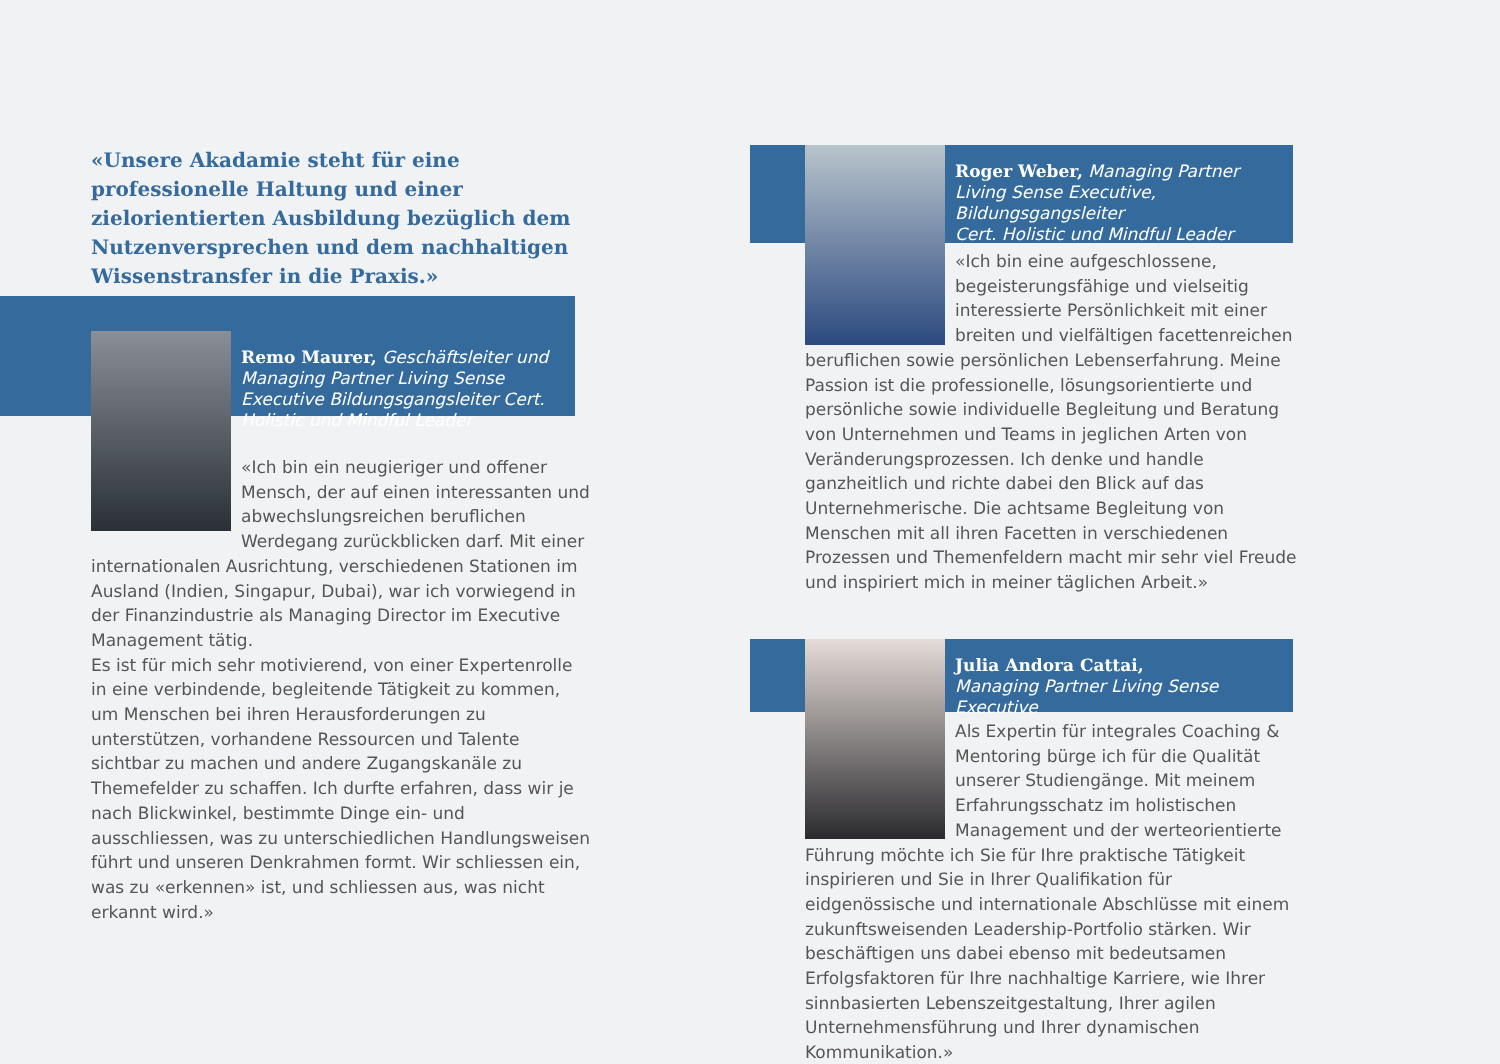«Unsere Akadamie steht für eine professionelle Haltung und einer zielorientierten Ausbildung bezüglich dem Nutzenversprechen und dem nachhaltigen Wissenstransfer in die Praxis.»
Remo Maurer, Geschäftsleiter und Managing Partner Living Sense Executive Bildungsgangsleiter Cert. Holistic und Mindful Leader
«Ich bin ein neugieriger und offener Mensch, der auf einen interessanten und abwechslungsreichen beruflichen Werdegang zurückblicken darf. Mit einer internationalen Ausrichtung, verschiedenen Stationen im Ausland (Indien, Singapur, Dubai), war ich vorwiegend in der Finanzindustrie als Managing Director im Executive Management tätig.
Es ist für mich sehr motivierend, von einer Expertenrolle in eine verbindende, begleitende Tätigkeit zu kommen, um Menschen bei ihren Herausforderungen zu unterstützen, vorhandene Ressourcen und Talente sichtbar zu machen und andere Zugangskanäle zu Themefelder zu schaffen. Ich durfte erfahren, dass wir je nach Blickwinkel, bestimmte Dinge ein- und ausschliessen, was zu unterschiedlichen Handlungsweisen führt und unseren Denkrahmen formt. Wir schliessen ein, was zu «erkennen» ist, und schliessen aus, was nicht erkannt wird.»
Roger Weber, Managing Partner
Living Sense Executive, Bildungsgangsleiter
Cert. Holistic und Mindful Leader
«Ich bin eine aufgeschlossene, begeisterungsfähige und vielseitig interessierte Persönlichkeit mit einer breiten und vielfältigen facettenreichen beruflichen sowie persönlichen Lebenserfahrung. Meine Passion ist die professionelle, lösungsorientierte und persönliche sowie individuelle Begleitung und Beratung von Unternehmen und Teams in jeglichen Arten von Veränderungsprozessen. Ich denke und handle ganzheitlich und richte dabei den Blick auf das Unternehmerische. Die achtsame Begleitung von Menschen mit all ihren Facetten in verschiedenen Prozessen und Themenfeldern macht mir sehr viel Freude und inspiriert mich in meiner täglichen Arbeit.»
Julia Andora Cattai,
Managing Partner Living Sense Executive
Als Expertin für integrales Coaching & Mentoring bürge ich für die Qualität unserer Studiengänge. Mit meinem Erfahrungsschatz im holistischen Management und der werteorientierte Führung möchte ich Sie für Ihre praktische Tätigkeit inspirieren und Sie in Ihrer Qualifikation für eidgenössische und internationale Abschlüsse mit einem zukunftsweisenden Leadership-Portfolio stärken. Wir beschäftigen uns dabei ebenso mit bedeutsamen Erfolgsfaktoren für Ihre nachhaltige Karriere, wie Ihrer sinnbasierten Lebenszeitgestaltung, Ihrer agilen Unternehmensführung und Ihrer dynamischen Kommunikation.»